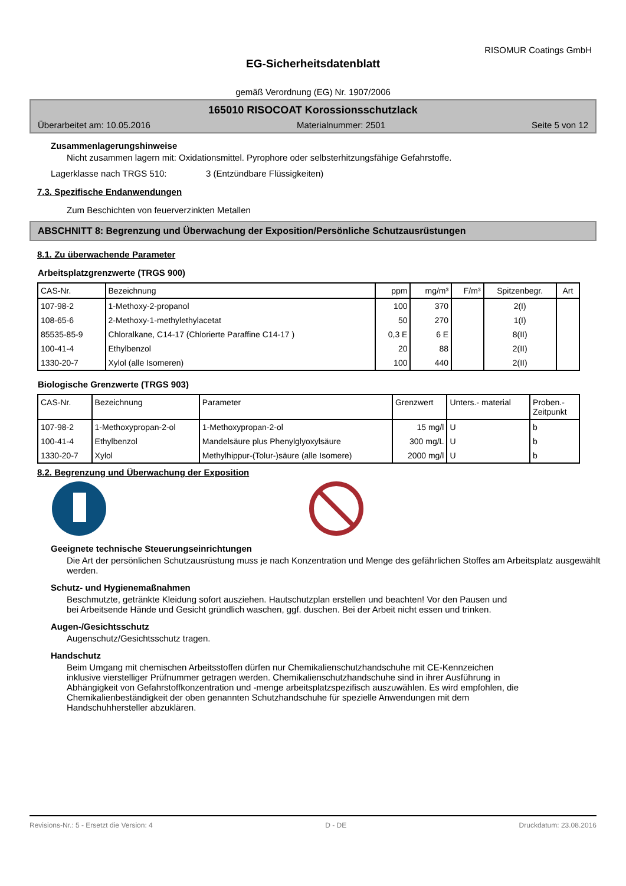RISOMUR Coatings GmbH
EG-Sicherheitsdatenblatt
gemäß Verordnung (EG) Nr. 1907/2006
165010 RISOCOAT Korossionsschutzlack
Überarbeitet am: 10.05.2016 Materialnummer: 2501 Seite 5 von 12
Zusammenlagerungshinweise
Nicht zusammen lagern mit: Oxidationsmittel. Pyrophore oder selbsterhitzungsfähige Gefahrstoffe.
Lagerklasse nach TRGS 510: 3 (Entzündbare Flüssigkeiten)
7.3. Spezifische Endanwendungen
Zum Beschichten von feuerverzinkten Metallen
ABSCHNITT 8: Begrenzung und Überwachung der Exposition/Persönliche Schutzausrüstungen
8.1. Zu überwachende Parameter
Arbeitsplatzgrenzwerte (TRGS 900)
| CAS-Nr. | Bezeichnung | ppm | mg/m³ | F/m³ | Spitzenbegr. | Art |
| --- | --- | --- | --- | --- | --- | --- |
| 107-98-2 | 1-Methoxy-2-propanol | 100 | 370 | | 2(I) | |
| 108-65-6 | 2-Methoxy-1-methylethylacetat | 50 | 270 | | 1(I) | |
| 85535-85-9 | Chloralkane, C14-17 (Chlorierte Paraffine C14-17 ) | 0,3 E | 6 E | | 8(II) | |
| 100-41-4 | Ethylbenzol | 20 | 88 | | 2(II) | |
| 1330-20-7 | Xylol (alle Isomeren) | 100 | 440 | | 2(II) | |
Biologische Grenzwerte (TRGS 903)
| CAS-Nr. | Bezeichnung | Parameter | Grenzwert | Unters.- material | Proben.- Zeitpunkt |
| --- | --- | --- | --- | --- | --- |
| 107-98-2 | 1-Methoxypropan-2-ol | 1-Methoxypropan-2-ol | 15 mg/l | U | b |
| 100-41-4 | Ethylbenzol | Mandelsäure plus Phenylglyoxylsäure | 300 mg/L | U | b |
| 1330-20-7 | Xylol | Methylhippur-(Tolur-)säure (alle Isomere) | 2000 mg/l | U | b |
8.2. Begrenzung und Überwachung der Exposition
Geeignete technische Steuerungseinrichtungen
Die Art der persönlichen Schutzausrüstung muss je nach Konzentration und Menge des gefährlichen Stoffes am Arbeitsplatz ausgewählt werden.
Schutz- und Hygienemaßnahmen
Beschmutzte, getränkte Kleidung sofort ausziehen. Hautschutzplan erstellen und beachten! Vor den Pausen und bei Arbeitsende Hände und Gesicht gründlich waschen, ggf. duschen. Bei der Arbeit nicht essen und trinken.
Augen-/Gesichtsschutz
Augenschutz/Gesichtsschutz tragen.
Handschutz
Beim Umgang mit chemischen Arbeitsstoffen dürfen nur Chemikalienschutzhandschuhe mit CE-Kennzeichen inklusive vierstelliger Prüfnummer getragen werden. Chemikalienschutzhandschuhe sind in ihrer Ausführung in Abhängigkeit von Gefahrstoffkonzentration und -menge arbeitsplatzspezifisch auszuwählen. Es wird empfohlen, die Chemikalienbeständigkeit der oben genannten Schutzhandschuhe für spezielle Anwendungen mit dem Handschuhhersteller abzuklären.
Revisions-Nr.: 5 - Ersetzt die Version: 4 D - DE Druckdatum: 23.08.2016